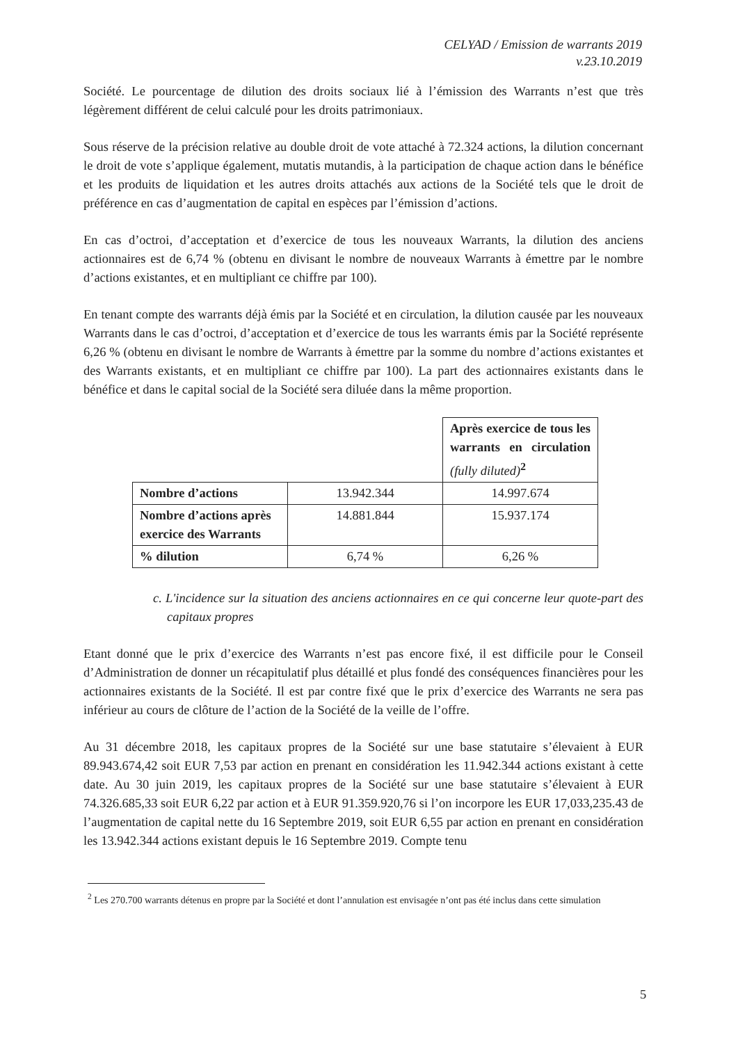CELYAD / Emission de warrants 2019
v.23.10.2019
Société. Le pourcentage de dilution des droits sociaux lié à l’émission des Warrants n’est que très légèrement différent de celui calculé pour les droits patrimoniaux.
Sous réserve de la précision relative au double droit de vote attaché à 72.324 actions, la dilution concernant le droit de vote s’applique également, mutatis mutandis, à la participation de chaque action dans le bénéfice et les produits de liquidation et les autres droits attachés aux actions de la Société tels que le droit de préférence en cas d’augmentation de capital en espèces par l’émission d’actions.
En cas d’octroi, d’acceptation et d’exercice de tous les nouveaux Warrants, la dilution des anciens actionnaires est de 6,74 % (obtenu en divisant le nombre de nouveaux Warrants à émettre par le nombre d’actions existantes, et en multipliant ce chiffre par 100).
En tenant compte des warrants déjà émis par la Société et en circulation, la dilution causée par les nouveaux Warrants dans le cas d’octroi, d’acceptation et d’exercice de tous les warrants émis par la Société représente 6,26 % (obtenu en divisant le nombre de Warrants à émettre par la somme du nombre d’actions existantes et des Warrants existants, et en multipliant ce chiffre par 100). La part des actionnaires existants dans le bénéfice et dans le capital social de la Société sera diluée dans la même proportion.
| | | Après exercice de tous les warrants en circulation (fully diluted)<sup>2</sup> |
| Nombre d’actions | 13.942.344 | 14.997.674 |
| Nombre d’actions après exercice des Warrants | 14.881.844 | 15.937.174 |
| % dilution | 6,74 % | 6,26 % |
c. L'incidence sur la situation des anciens actionnaires en ce qui concerne leur quote-part des capitaux propres
Etant donné que le prix d’exercice des Warrants n’est pas encore fixé, il est difficile pour le Conseil d’Administration de donner un récapitulatif plus détaillé et plus fondé des conséquences financières pour les actionnaires existants de la Société. Il est par contre fixé que le prix d’exercice des Warrants ne sera pas inférieur au cours de clôture de l’action de la Société de la veille de l’offre.
Au 31 décembre 2018, les capitaux propres de la Société sur une base statutaire s’élevaient à EUR 89.943.674,42 soit EUR 7,53 par action en prenant en considération les 11.942.344 actions existant à cette date. Au 30 juin 2019, les capitaux propres de la Société sur une base statutaire s’élevaient à EUR 74.326.685,33 soit EUR 6,22 par action et à EUR 91.359.920,76 si l’on incorpore les EUR 17,033,235.43 de l’augmentation de capital nette du 16 Septembre 2019, soit EUR 6,55 par action en prenant en considération les 13.942.344 actions existant depuis le 16 Septembre 2019. Compte tenu
<sup>2</sup> Les 270.700 warrants détenus en propre par la Société et dont l’annulation est envisagée n’ont pas été inclus dans cette simulation
5